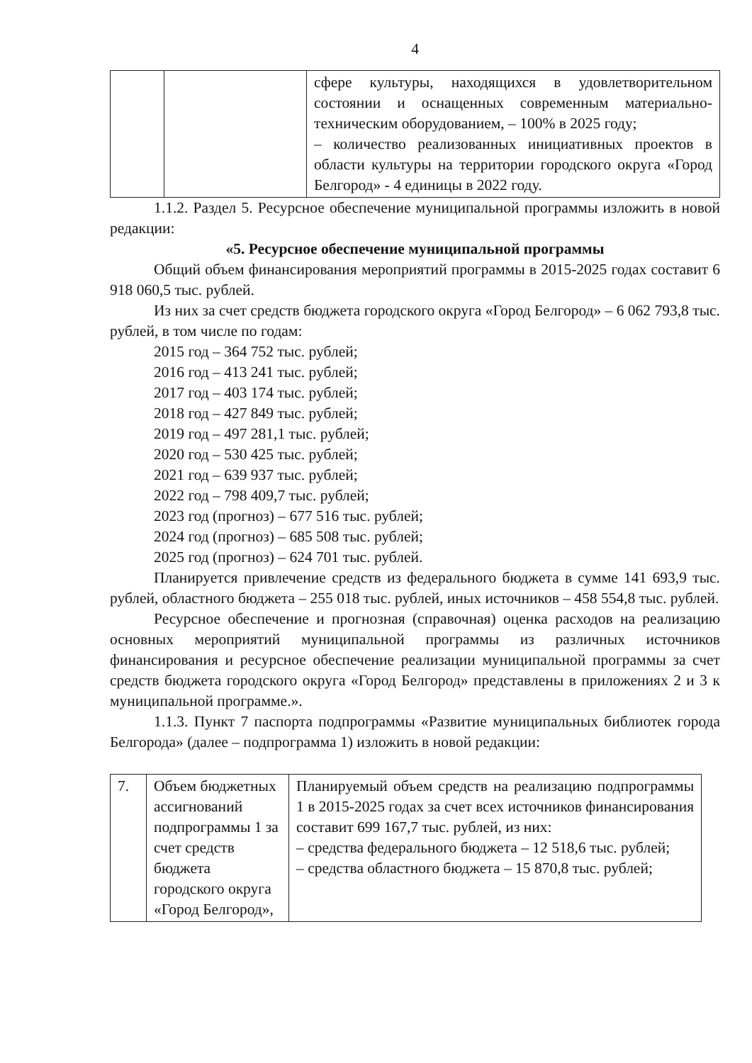4
| | | сфере культуры, находящихся в удовлетворительном состоянии и оснащенных современным материально-техническим оборудованием, – 100% в 2025 году; – количество реализованных инициативных проектов в области культуры на территории городского округа «Город Белгород» - 4 единицы в 2022 году. |
1.1.2. Раздел 5. Ресурсное обеспечение муниципальной программы изложить в новой редакции:
«5. Ресурсное обеспечение муниципальной программы
Общий объем финансирования мероприятий программы в 2015-2025 годах составит 6 918 060,5 тыс. рублей.
Из них за счет средств бюджета городского округа «Город Белгород» – 6 062 793,8 тыс. рублей, в том числе по годам:
2015 год – 364 752 тыс. рублей;
2016 год – 413 241 тыс. рублей;
2017 год – 403 174 тыс. рублей;
2018 год – 427 849 тыс. рублей;
2019 год – 497 281,1 тыс. рублей;
2020 год – 530 425 тыс. рублей;
2021 год – 639 937 тыс. рублей;
2022 год – 798 409,7 тыс. рублей;
2023 год (прогноз) – 677 516 тыс. рублей;
2024 год (прогноз) – 685 508 тыс. рублей;
2025 год (прогноз) – 624 701 тыс. рублей.
Планируется привлечение средств из федерального бюджета в сумме 141 693,9 тыс. рублей, областного бюджета – 255 018 тыс. рублей, иных источников – 458 554,8 тыс. рублей.
Ресурсное обеспечение и прогнозная (справочная) оценка расходов на реализацию основных мероприятий муниципальной программы из различных источников финансирования и ресурсное обеспечение реализации муниципальной программы за счет средств бюджета городского округа «Город Белгород» представлены в приложениях 2 и 3 к муниципальной программе.».
1.1.3. Пункт 7 паспорта подпрограммы «Развитие муниципальных библиотек города Белгорода» (далее – подпрограмма 1) изложить в новой редакции:
| 7. | Объем бюджетных ассигнований подпрограммы 1 за счет средств бюджета городского округа «Город Белгород», | Планируемый объем средств на реализацию подпрограммы 1 в 2015-2025 годах за счет всех источников финансирования составит 699 167,7 тыс. рублей, из них: – средства федерального бюджета – 12 518,6 тыс. рублей; – средства областного бюджета – 15 870,8 тыс. рублей; |